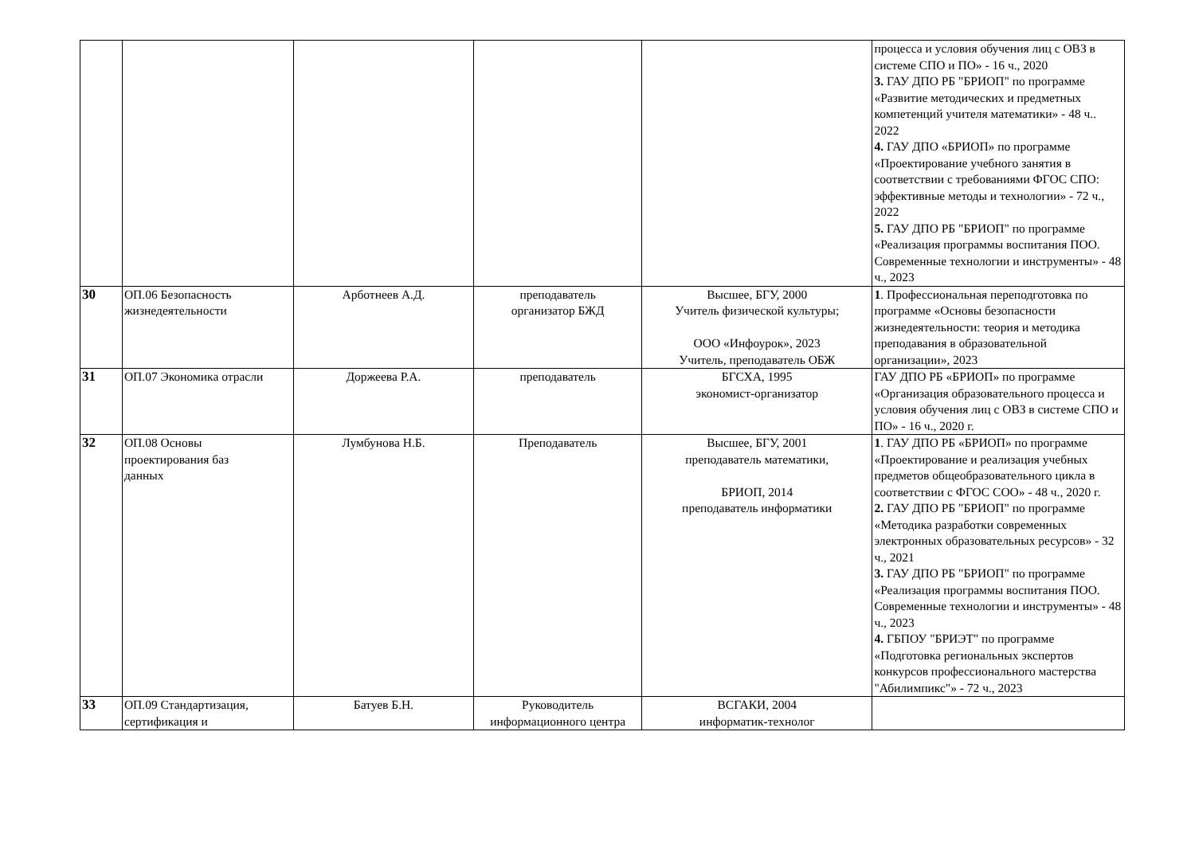| | | | | | процесса и условия обучения лиц с ОВЗ в системе СПО и ПО» - 16 ч., 2020 3. ГАУ ДПО РБ "БРИОП" по программе «Развитие методических и предметных компетенций учителя математики» - 48 ч.. 2022 4. ГАУ ДПО «БРИОП» по программе «Проектирование учебного занятия в соответствии с требованиями ФГОС СПО: эффективные методы и технологии» - 72 ч., 2022 5. ГАУ ДПО РБ "БРИОП" по программе «Реализация программы воспитания ПОО. Современные технологии и инструменты» - 48 ч., 2023 |
| 30 | ОП.06 Безопасность жизнедеятельности | Арботнеев А.Д. | преподаватель организатор БЖД | Высшее, БГУ, 2000 Учитель физической культуры; ООО «Инфоурок», 2023 Учитель, преподаватель ОБЖ | 1 . Профессиональная переподготовка по программе «Основы безопасности жизнедеятельности: теория и методика преподавания в образовательной организации», 2023 |
| 31 | ОП.07 Экономика отрасли | Доржеева Р.А. | преподаватель | БГСХА, 1995 экономист-организатор | ГАУ ДПО РБ «БРИОП» по программе «Организация образовательного процесса и условия обучения лиц с ОВЗ в системе СПО и ПО» - 16 ч., 2020 г. |
| 32 | ОП.08 Основы проектирования баз данных | Лумбунова Н.Б. | Преподаватель | Высшее, БГУ, 2001 преподаватель математики, БРИОП, 2014 преподаватель информатики | 1 . ГАУ ДПО РБ «БРИОП» по программе «Проектирование и реализация учебных предметов общеобразовательного цикла в соответствии с ФГОС СОО» - 48 ч., 2020 г. 2. ГАУ ДПО РБ "БРИОП" по программе «Методика разработки современных электронных образовательных ресурсов» - 32 ч., 2021 3. ГАУ ДПО РБ "БРИОП" по программе «Реализация программы воспитания ПОО. Современные технологии и инструменты» - 48 ч., 2023 4. ГБПОУ "БРИЭТ" по программе «Подготовка региональных экспертов конкурсов профессионального мастерства "Абилимпикс"» - 72 ч., 2023 |
| 33 | ОП.09 Стандартизация, сертификация и | Батуев Б.Н. | Руководитель информационного центра | ВСГАКИ, 2004 информатик-технолог | |